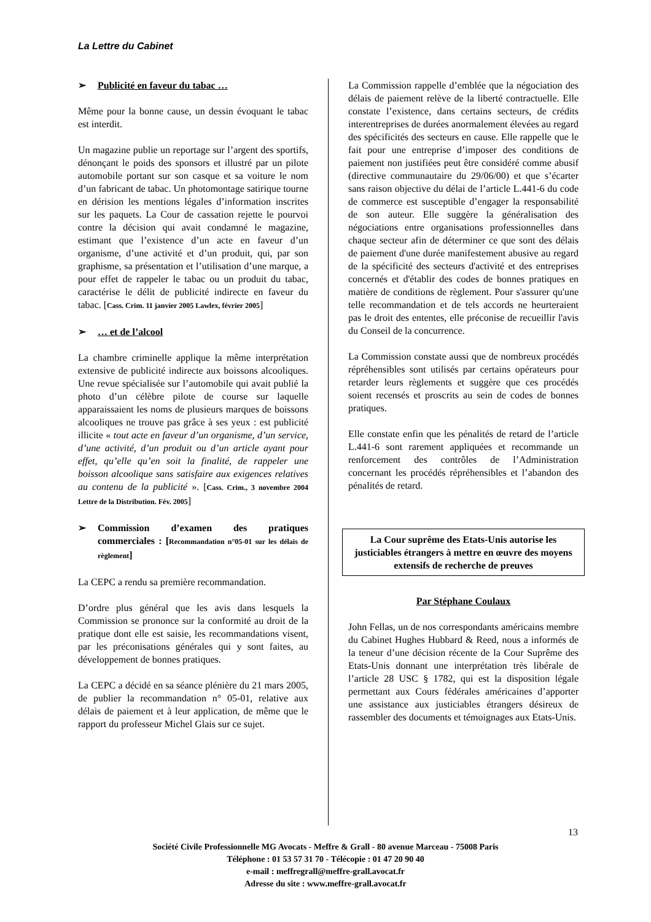La Lettre du Cabinet
➢ Publicité en faveur du tabac …
Même pour la bonne cause, un dessin évoquant le tabac est interdit.
Un magazine publie un reportage sur l’argent des sportifs, dénonçant le poids des sponsors et illustré par un pilote automobile portant sur son casque et sa voiture le nom d’un fabricant de tabac. Un photomontage satirique tourne en dérision les mentions légales d’information inscrites sur les paquets. La Cour de cassation rejette le pourvoi contre la décision qui avait condamné le magazine, estimant que l’existence d’un acte en faveur d’un organisme, d’une activité et d’un produit, qui, par son graphisme, sa présentation et l’utilisation d’une marque, a pour effet de rappeler le tabac ou un produit du tabac, caractérise le délit de publicité indirecte en faveur du tabac. [Cass. Crim. 11 janvier 2005 Lawlex, février 2005]
➢ … et de l’alcool
La chambre criminelle applique la même interprétation extensive de publicité indirecte aux boissons alcooliques. Une revue spécialisée sur l’automobile qui avait publié la photo d’un célèbre pilote de course sur laquelle apparaissaient les noms de plusieurs marques de boissons alcooliques ne trouve pas grâce à ses yeux : est publicité illicite « tout acte en faveur d’un organisme, d’un service, d’une activité, d’un produit ou d’un article ayant pour effet, qu’elle qu’en soit la finalité, de rappeler une boisson alcoolique sans satisfaire aux exigences relatives au contenu de la publicité ». [Cass. Crim., 3 novembre 2004 Lettre de la Distribution. Fév. 2005]
➢ Commission d’examen des pratiques commerciales : [Recommandation n°05-01 sur les délais de règlement]
La CEPC a rendu sa première recommandation.
D’ordre plus général que les avis dans lesquels la Commission se prononce sur la conformité au droit de la pratique dont elle est saisie, les recommandations visent, par les préconisations générales qui y sont faites, au développement de bonnes pratiques.
La CEPC a décidé en sa séance plénière du 21 mars 2005, de publier la recommandation n° 05-01, relative aux délais de paiement et à leur application, de même que le rapport du professeur Michel Glais sur ce sujet.
La Commission rappelle d’emblée que la négociation des délais de paiement relève de la liberté contractuelle. Elle constate l’existence, dans certains secteurs, de crédits interentreprises de durées anormalement élevées au regard des spécificités des secteurs en cause. Elle rappelle que le fait pour une entreprise d’imposer des conditions de paiement non justifiées peut être considéré comme abusif (directive communautaire du 29/06/00) et que s’écarter sans raison objective du délai de l’article L.441-6 du code de commerce est susceptible d’engager la responsabilité de son auteur. Elle suggère la généralisation des négociations entre organisations professionnelles dans chaque secteur afin de déterminer ce que sont des délais de paiement d'une durée manifestement abusive au regard de la spécificité des secteurs d'activité et des entreprises concernés et d'établir des codes de bonnes pratiques en matière de conditions de règlement. Pour s'assurer qu'une telle recommandation et de tels accords ne heurteraient pas le droit des ententes, elle préconise de recueillir l'avis du Conseil de la concurrence.
La Commission constate aussi que de nombreux procédés répréhensibles sont utilisés par certains opérateurs pour retarder leurs règlements et suggère que ces procédés soient recensés et proscrits au sein de codes de bonnes pratiques.
Elle constate enfin que les pénalités de retard de l’article L.441-6 sont rarement appliquées et recommande un renforcement des contrôles de l’Administration concernant les procédés répréhensibles et l’abandon des pénalités de retard.
La Cour suprême des Etats-Unis autorise les justiciables étrangers à mettre en œuvre des moyens extensifs de recherche de preuves
Par Stéphane Coulaux
John Fellas, un de nos correspondants américains membre du Cabinet Hughes Hubbard & Reed, nous a informés de la teneur d’une décision récente de la Cour Suprême des Etats-Unis donnant une interprétation très libérale de l’article 28 USC § 1782, qui est la disposition légale permettant aux Cours fédérales américaines d’apporter une assistance aux justiciables étrangers désireux de rassembler des documents et témoignages aux Etats-Unis.
13
Société Civile Professionnelle MG Avocats - Meffre & Grall - 80 avenue Marceau - 75008 Paris
Téléphone : 01 53 57 31 70 - Télécopie : 01 47 20 90 40
e-mail : meffregrall@meffre-grall.avocat.fr
Adresse du site : www.meffre-grall.avocat.fr